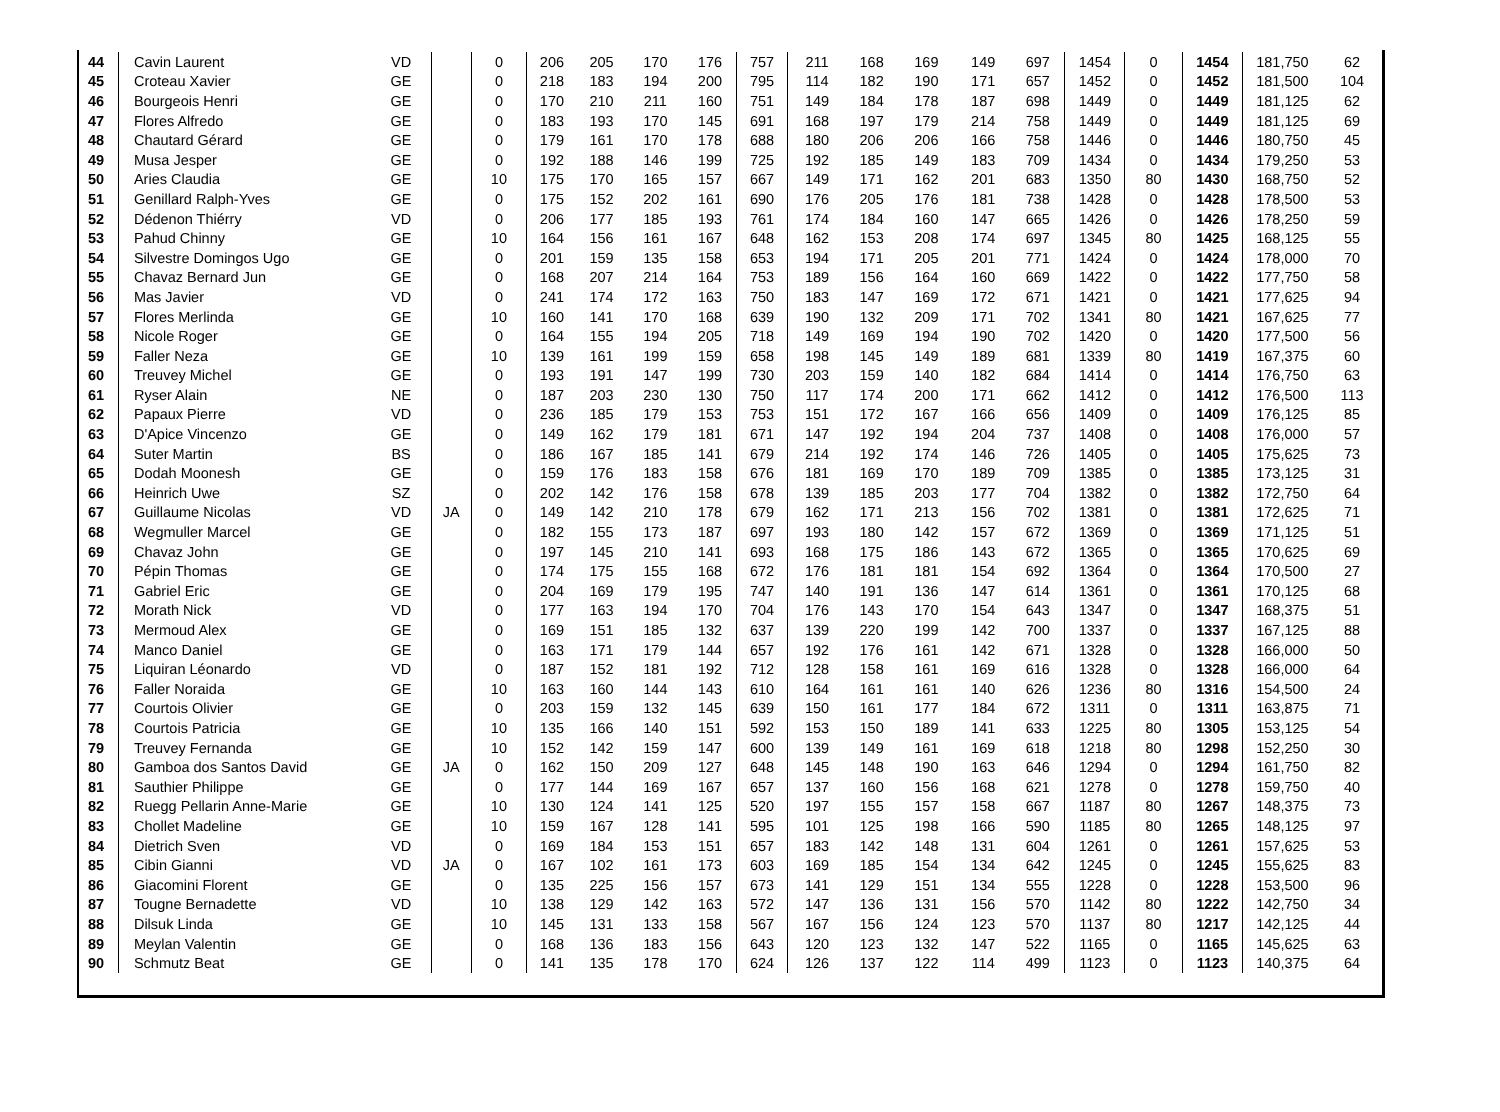| 44 | Cavin Laurent | VD | | 0 | 206 | 205 | 170 | 176 | 757 | 211 | 168 | 169 | 149 | 697 | 1454 | 0 | 1454 | 181,750 | 62 |
| 45 | Croteau Xavier | GE | | 0 | 218 | 183 | 194 | 200 | 795 | 114 | 182 | 190 | 171 | 657 | 1452 | 0 | 1452 | 181,500 | 104 |
| 46 | Bourgeois Henri | GE | | 0 | 170 | 210 | 211 | 160 | 751 | 149 | 184 | 178 | 187 | 698 | 1449 | 0 | 1449 | 181,125 | 62 |
| 47 | Flores Alfredo | GE | | 0 | 183 | 193 | 170 | 145 | 691 | 168 | 197 | 179 | 214 | 758 | 1449 | 0 | 1449 | 181,125 | 69 |
| 48 | Chautard Gérard | GE | | 0 | 179 | 161 | 170 | 178 | 688 | 180 | 206 | 206 | 166 | 758 | 1446 | 0 | 1446 | 180,750 | 45 |
| 49 | Musa Jesper | GE | | 0 | 192 | 188 | 146 | 199 | 725 | 192 | 185 | 149 | 183 | 709 | 1434 | 0 | 1434 | 179,250 | 53 |
| 50 | Aries Claudia | GE | | 10 | 175 | 170 | 165 | 157 | 667 | 149 | 171 | 162 | 201 | 683 | 1350 | 80 | 1430 | 168,750 | 52 |
| 51 | Genillard Ralph-Yves | GE | | 0 | 175 | 152 | 202 | 161 | 690 | 176 | 205 | 176 | 181 | 738 | 1428 | 0 | 1428 | 178,500 | 53 |
| 52 | Dédenon Thiérry | VD | | 0 | 206 | 177 | 185 | 193 | 761 | 174 | 184 | 160 | 147 | 665 | 1426 | 0 | 1426 | 178,250 | 59 |
| 53 | Pahud Chinny | GE | | 10 | 164 | 156 | 161 | 167 | 648 | 162 | 153 | 208 | 174 | 697 | 1345 | 80 | 1425 | 168,125 | 55 |
| 54 | Silvestre Domingos Ugo | GE | | 0 | 201 | 159 | 135 | 158 | 653 | 194 | 171 | 205 | 201 | 771 | 1424 | 0 | 1424 | 178,000 | 70 |
| 55 | Chavaz Bernard Jun | GE | | 0 | 168 | 207 | 214 | 164 | 753 | 189 | 156 | 164 | 160 | 669 | 1422 | 0 | 1422 | 177,750 | 58 |
| 56 | Mas Javier | VD | | 0 | 241 | 174 | 172 | 163 | 750 | 183 | 147 | 169 | 172 | 671 | 1421 | 0 | 1421 | 177,625 | 94 |
| 57 | Flores Merlinda | GE | | 10 | 160 | 141 | 170 | 168 | 639 | 190 | 132 | 209 | 171 | 702 | 1341 | 80 | 1421 | 167,625 | 77 |
| 58 | Nicole Roger | GE | | 0 | 164 | 155 | 194 | 205 | 718 | 149 | 169 | 194 | 190 | 702 | 1420 | 0 | 1420 | 177,500 | 56 |
| 59 | Faller Neza | GE | | 10 | 139 | 161 | 199 | 159 | 658 | 198 | 145 | 149 | 189 | 681 | 1339 | 80 | 1419 | 167,375 | 60 |
| 60 | Treuvey Michel | GE | | 0 | 193 | 191 | 147 | 199 | 730 | 203 | 159 | 140 | 182 | 684 | 1414 | 0 | 1414 | 176,750 | 63 |
| 61 | Ryser Alain | NE | | 0 | 187 | 203 | 230 | 130 | 750 | 117 | 174 | 200 | 171 | 662 | 1412 | 0 | 1412 | 176,500 | 113 |
| 62 | Papaux Pierre | VD | | 0 | 236 | 185 | 179 | 153 | 753 | 151 | 172 | 167 | 166 | 656 | 1409 | 0 | 1409 | 176,125 | 85 |
| 63 | D'Apice Vincenzo | GE | | 0 | 149 | 162 | 179 | 181 | 671 | 147 | 192 | 194 | 204 | 737 | 1408 | 0 | 1408 | 176,000 | 57 |
| 64 | Suter Martin | BS | | 0 | 186 | 167 | 185 | 141 | 679 | 214 | 192 | 174 | 146 | 726 | 1405 | 0 | 1405 | 175,625 | 73 |
| 65 | Dodah Moonesh | GE | | 0 | 159 | 176 | 183 | 158 | 676 | 181 | 169 | 170 | 189 | 709 | 1385 | 0 | 1385 | 173,125 | 31 |
| 66 | Heinrich Uwe | SZ | | 0 | 202 | 142 | 176 | 158 | 678 | 139 | 185 | 203 | 177 | 704 | 1382 | 0 | 1382 | 172,750 | 64 |
| 67 | Guillaume Nicolas | VD | JA | 0 | 149 | 142 | 210 | 178 | 679 | 162 | 171 | 213 | 156 | 702 | 1381 | 0 | 1381 | 172,625 | 71 |
| 68 | Wegmuller Marcel | GE | | 0 | 182 | 155 | 173 | 187 | 697 | 193 | 180 | 142 | 157 | 672 | 1369 | 0 | 1369 | 171,125 | 51 |
| 69 | Chavaz John | GE | | 0 | 197 | 145 | 210 | 141 | 693 | 168 | 175 | 186 | 143 | 672 | 1365 | 0 | 1365 | 170,625 | 69 |
| 70 | Pépin Thomas | GE | | 0 | 174 | 175 | 155 | 168 | 672 | 176 | 181 | 181 | 154 | 692 | 1364 | 0 | 1364 | 170,500 | 27 |
| 71 | Gabriel Eric | GE | | 0 | 204 | 169 | 179 | 195 | 747 | 140 | 191 | 136 | 147 | 614 | 1361 | 0 | 1361 | 170,125 | 68 |
| 72 | Morath Nick | VD | | 0 | 177 | 163 | 194 | 170 | 704 | 176 | 143 | 170 | 154 | 643 | 1347 | 0 | 1347 | 168,375 | 51 |
| 73 | Mermoud Alex | GE | | 0 | 169 | 151 | 185 | 132 | 637 | 139 | 220 | 199 | 142 | 700 | 1337 | 0 | 1337 | 167,125 | 88 |
| 74 | Manco Daniel | GE | | 0 | 163 | 171 | 179 | 144 | 657 | 192 | 176 | 161 | 142 | 671 | 1328 | 0 | 1328 | 166,000 | 50 |
| 75 | Liquiran Léonardo | VD | | 0 | 187 | 152 | 181 | 192 | 712 | 128 | 158 | 161 | 169 | 616 | 1328 | 0 | 1328 | 166,000 | 64 |
| 76 | Faller Noraida | GE | | 10 | 163 | 160 | 144 | 143 | 610 | 164 | 161 | 161 | 140 | 626 | 1236 | 80 | 1316 | 154,500 | 24 |
| 77 | Courtois Olivier | GE | | 0 | 203 | 159 | 132 | 145 | 639 | 150 | 161 | 177 | 184 | 672 | 1311 | 0 | 1311 | 163,875 | 71 |
| 78 | Courtois Patricia | GE | | 10 | 135 | 166 | 140 | 151 | 592 | 153 | 150 | 189 | 141 | 633 | 1225 | 80 | 1305 | 153,125 | 54 |
| 79 | Treuvey Fernanda | GE | | 10 | 152 | 142 | 159 | 147 | 600 | 139 | 149 | 161 | 169 | 618 | 1218 | 80 | 1298 | 152,250 | 30 |
| 80 | Gamboa dos Santos David | GE | JA | 0 | 162 | 150 | 209 | 127 | 648 | 145 | 148 | 190 | 163 | 646 | 1294 | 0 | 1294 | 161,750 | 82 |
| 81 | Sauthier Philippe | GE | | 0 | 177 | 144 | 169 | 167 | 657 | 137 | 160 | 156 | 168 | 621 | 1278 | 0 | 1278 | 159,750 | 40 |
| 82 | Ruegg Pellarin Anne-Marie | GE | | 10 | 130 | 124 | 141 | 125 | 520 | 197 | 155 | 157 | 158 | 667 | 1187 | 80 | 1267 | 148,375 | 73 |
| 83 | Chollet Madeline | GE | | 10 | 159 | 167 | 128 | 141 | 595 | 101 | 125 | 198 | 166 | 590 | 1185 | 80 | 1265 | 148,125 | 97 |
| 84 | Dietrich Sven | VD | | 0 | 169 | 184 | 153 | 151 | 657 | 183 | 142 | 148 | 131 | 604 | 1261 | 0 | 1261 | 157,625 | 53 |
| 85 | Cibin Gianni | VD | JA | 0 | 167 | 102 | 161 | 173 | 603 | 169 | 185 | 154 | 134 | 642 | 1245 | 0 | 1245 | 155,625 | 83 |
| 86 | Giacomini Florent | GE | | 0 | 135 | 225 | 156 | 157 | 673 | 141 | 129 | 151 | 134 | 555 | 1228 | 0 | 1228 | 153,500 | 96 |
| 87 | Tougne Bernadette | VD | | 10 | 138 | 129 | 142 | 163 | 572 | 147 | 136 | 131 | 156 | 570 | 1142 | 80 | 1222 | 142,750 | 34 |
| 88 | Dilsuk Linda | GE | | 10 | 145 | 131 | 133 | 158 | 567 | 167 | 156 | 124 | 123 | 570 | 1137 | 80 | 1217 | 142,125 | 44 |
| 89 | Meylan Valentin | GE | | 0 | 168 | 136 | 183 | 156 | 643 | 120 | 123 | 132 | 147 | 522 | 1165 | 0 | 1165 | 145,625 | 63 |
| 90 | Schmutz Beat | GE | | 0 | 141 | 135 | 178 | 170 | 624 | 126 | 137 | 122 | 114 | 499 | 1123 | 0 | 1123 | 140,375 | 64 |